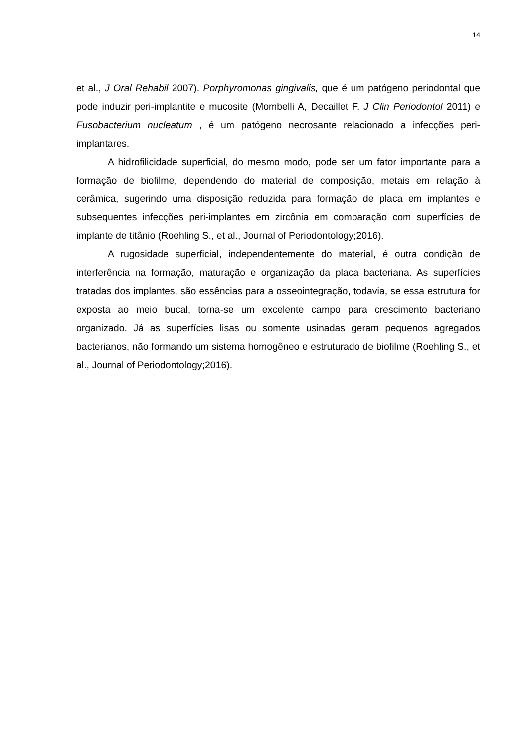14
et al., J Oral Rehabil 2007). Porphyromonas gingivalis, que é um patógeno periodontal que pode induzir peri-implantite e mucosite (Mombelli A, Decaillet F. J Clin Periodontol 2011) e Fusobacterium nucleatum , é um patógeno necrosante relacionado a infecções peri-implantares.
A hidrofilicidade superficial, do mesmo modo, pode ser um fator importante para a formação de biofilme, dependendo do material de composição, metais em relação à cerâmica, sugerindo uma disposição reduzida para formação de placa em implantes e subsequentes infecções peri-implantes em zircônia em comparação com superfícies de implante de titânio (Roehling S., et al., Journal of Periodontology;2016).
A rugosidade superficial, independentemente do material, é outra condição de interferência na formação, maturação e organização da placa bacteriana. As superfícies tratadas dos implantes, são essências para a osseointegração, todavia, se essa estrutura for exposta ao meio bucal, torna-se um excelente campo para crescimento bacteriano organizado. Já as superfícies lisas ou somente usinadas geram pequenos agregados bacterianos, não formando um sistema homogêneo e estruturado de biofilme (Roehling S., et al., Journal of Periodontology;2016).